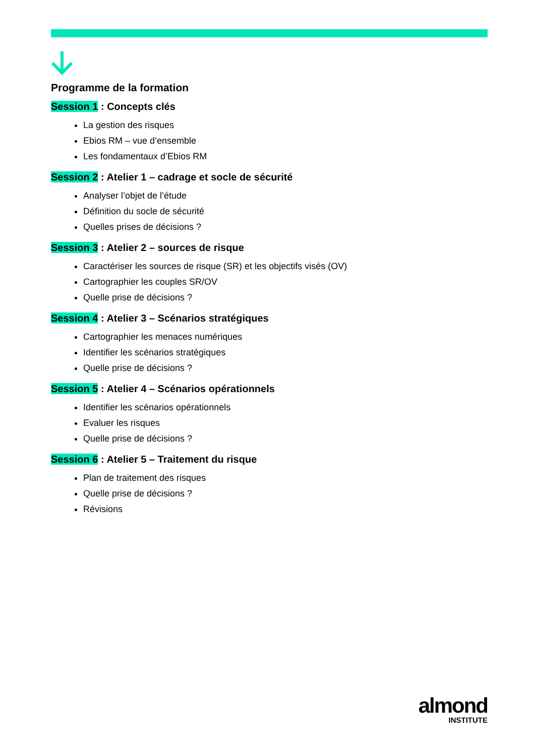Programme de la formation
Session 1 : Concepts clés
La gestion des risques
Ebios RM – vue d’ensemble
Les fondamentaux d’Ebios RM
Session 2 : Atelier 1 – cadrage et socle de sécurité
Analyser l’objet de l’étude
Définition du socle de sécurité
Quelles prises de décisions ?
Session 3 : Atelier 2 – sources de risque
Caractériser les sources de risque (SR) et les objectifs visés (OV)
Cartographier les couples SR/OV
Quelle prise de décisions ?
Session 4 : Atelier 3 – Scénarios stratégiques
Cartographier les menaces numériques
Identifier les scénarios stratégiques
Quelle prise de décisions ?
Session 5 : Atelier 4 – Scénarios opérationnels
Identifier les scénarios opérationnels
Evaluer les risques
Quelle prise de décisions ?
Session 6 : Atelier 5 – Traitement du risque
Plan de traitement des risques
Quelle prise de décisions ?
Révisions
almond
INSTITUTE